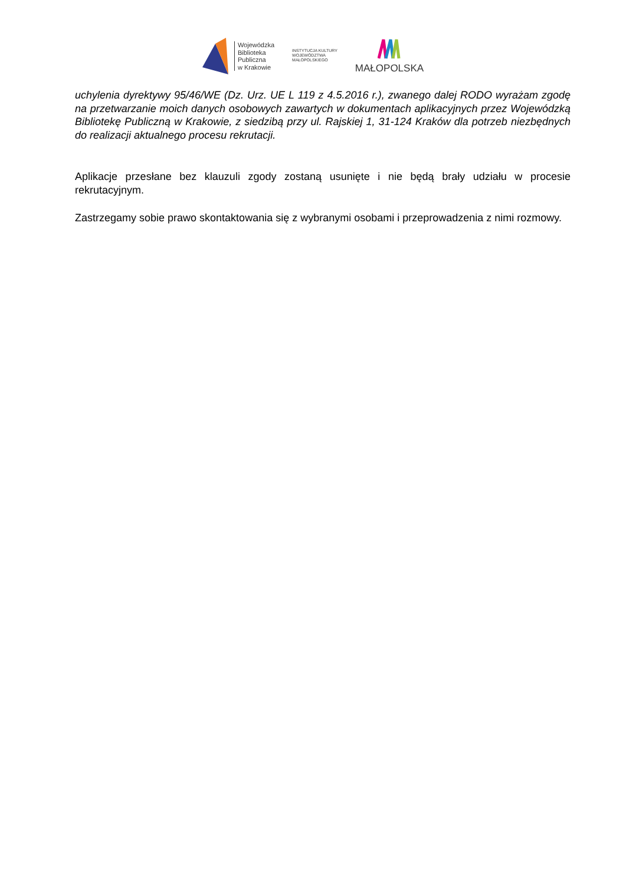Wojewódzka
Biblioteka
Publiczna
w Krakowie
INSTYTUCJA KULTURY
WOJEWÓDZTWA
MAŁOPOLSKIEGO
MAŁOPOLSKA
uchylenia dyrektywy 95/46/WE (Dz. Urz. UE L 119 z 4.5.2016 r.), zwanego dalej RODO wyrażam zgodę na przetwarzanie moich danych osobowych zawartych w dokumentach aplikacyjnych przez Wojewódzką Bibliotekę Publiczną w Krakowie, z siedzibą przy ul. Rajskiej 1, 31-124 Kraków dla potrzeb niezbędnych do realizacji aktualnego procesu rekrutacji.
Aplikacje przesłane bez klauzuli zgody zostaną usunięte i nie będą brały udziału w procesie rekrutacyjnym.
Zastrzegamy sobie prawo skontaktowania się z wybranymi osobami i przeprowadzenia z nimi rozmowy.